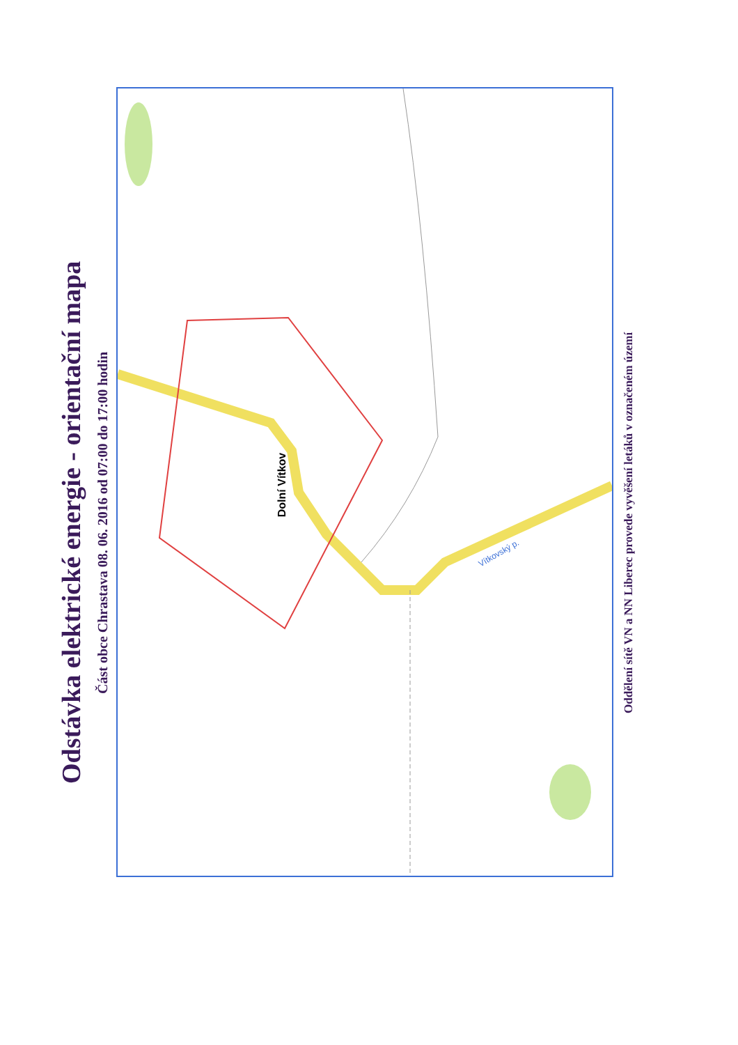Odstávka elektrické energie - orientační mapa
Část obce Chrastava 08. 06. 2016 od 07:00 do 17:00 hodin
Dolní Vítkov
Vítkovský p.
Oddělení sítě VN a NN Liberec provede vyvěšení letáků v označeném území